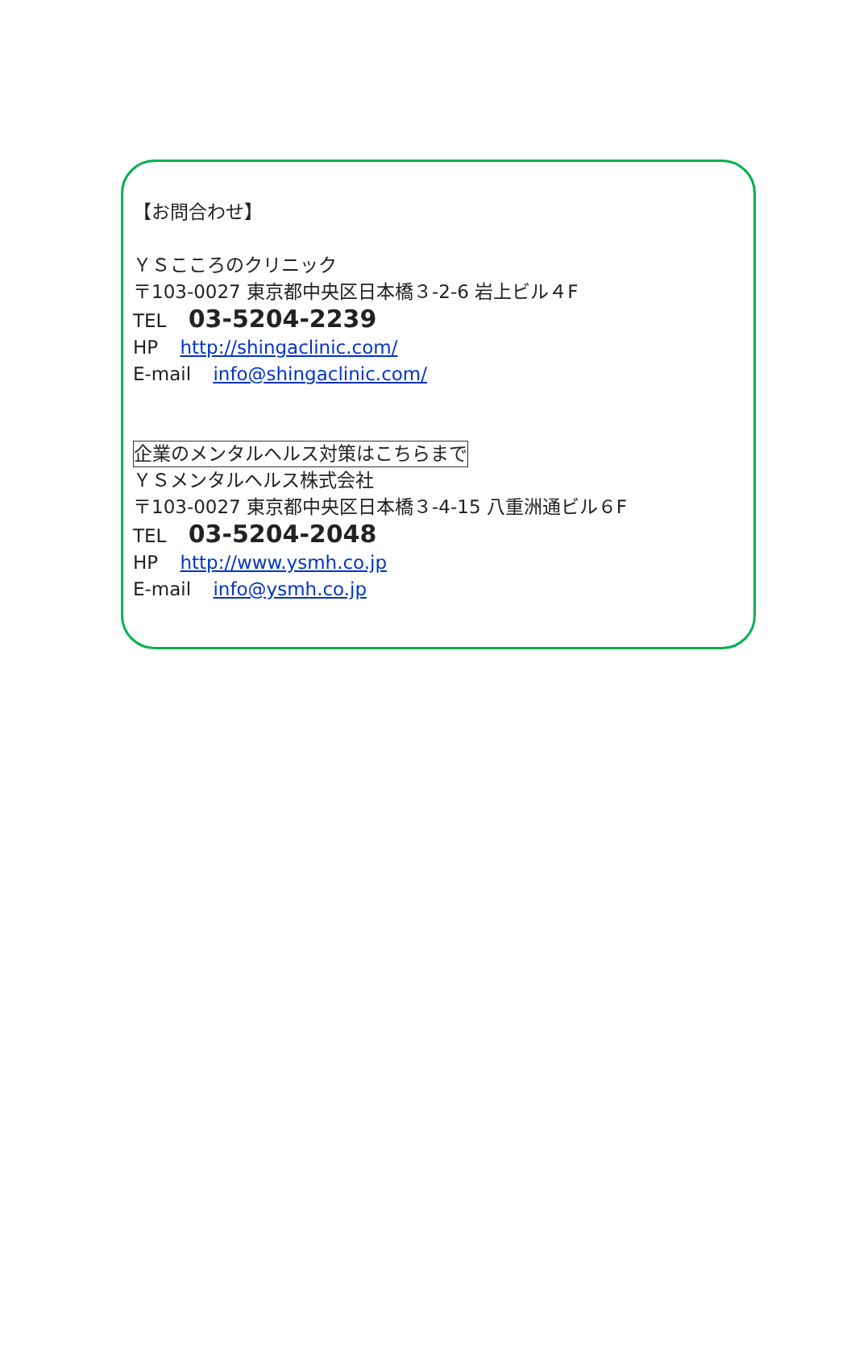【お問合わせ】
ＹＳこころのクリニック
〒103-0027 東京都中央区日本橋３-2-6 岩上ビル４F
TEL 03-5204-2239
HP http://shingaclinic.com/
E-mail info@shingaclinic.com/
企業のメンタルヘルス対策はこちらまで
ＹＳメンタルヘルス株式会社
〒103-0027 東京都中央区日本橋３-4-15 八重洲通ビル６F
TEL 03-5204-2048
HP http://www.ysmh.co.jp
E-mail info@ysmh.co.jp